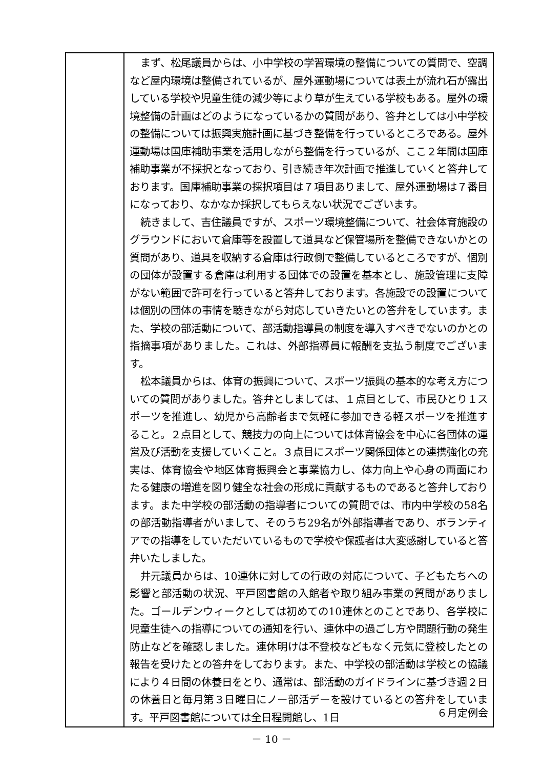| | まず、松尾議員からは、小中学校の学習環境の整備についての質問で、空調など屋内環境は整備されているが、屋外運動場については表土が流れ石が露出している学校や児童生徒の減少等により草が生えている学校もある。屋外の環境整備の計画はどのようになっているかの質問があり、答弁としては小中学校の整備については振興実施計画に基づき整備を行っているところである。屋外運動場は国庫補助事業を活用しながら整備を行っているが、ここ２年間は国庫補助事業が不採択となっており、引き続き年次計画で推進していくと答弁しております。国庫補助事業の採択項目は７項目ありまして、屋外運動場は７番目になっており、なかなか採択してもらえない状況でございます。 続きまして、吉住議員ですが、スポーツ環境整備について、社会体育施設のグラウンドにおいて倉庫等を設置して道具など保管場所を整備できないかとの質問があり、道具を収納する倉庫は行政側で整備しているところですが、個別の団体が設置する倉庫は利用する団体での設置を基本とし、施設管理に支障がない範囲で許可を行っていると答弁しております。各施設での設置については個別の団体の事情を聴きながら対応していきたいとの答弁をしています。また、学校の部活動について、部活動指導員の制度を導入すべきでないのかとの指摘事項がありました。これは、外部指導員に報酬を支払う制度でございます。 松本議員からは、体育の振興について、スポーツ振興の基本的な考え方についての質問がありました。答弁としましては、１点目として、市民ひとり１スポーツを推進し、幼児から高齢者まで気軽に参加できる軽スポーツを推進すること。２点目として、競技力の向上については体育協会を中心に各団体の運営及び活動を支援していくこと。３点目にスポーツ関係団体との連携強化の充実は、体育協会や地区体育振興会と事業協力し、体力向上や心身の両面にわたる健康の増進を図り健全な社会の形成に貢献するものであると答弁しております。また中学校の部活動の指導者についての質問では、市内中学校の58名の部活動指導者がいまして、そのうち29名が外部指導者であり、ボランティアでの指導をしていただいているもので学校や保護者は大変感謝していると答弁いたしました。 井元議員からは、10連休に対しての行政の対応について、子どもたちへの影響と部活動の状況、平戸図書館の入館者や取り組み事業の質問がありました。ゴールデンウィークとしては初めての10連休とのことであり、各学校に児童生徒への指導についての通知を行い、連休中の過ごし方や問題行動の発生防止などを確認しました。連休明けは不登校などもなく元気に登校したとの報告を受けたとの答弁をしております。また、中学校の部活動は学校との協議により４日間の休養日をとり、通常は、部活動のガイドラインに基づき週２日の休養日と毎月第３日曜日にノー部活デーを設けているとの答弁をしています。平戸図書館については全日程開館し、1日 |
６月定例会
－ 10 －